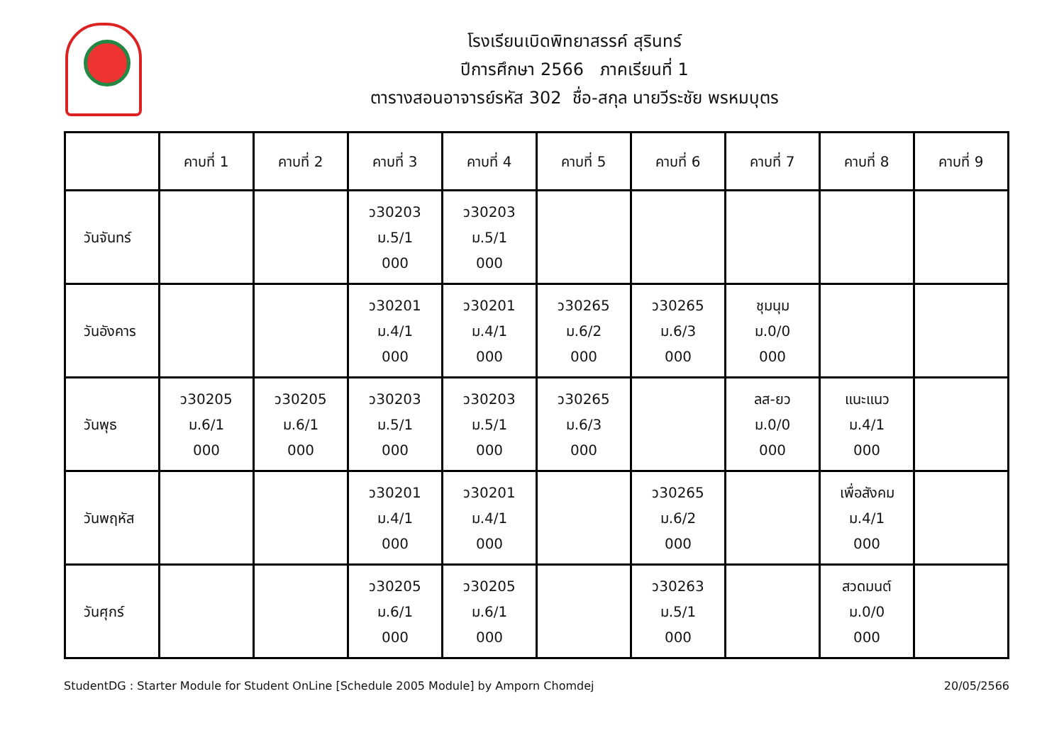โรงเรียนเบิดพิทยาสรรค์ สุรินทร์
ปีการศึกษา 2566 ภาคเรียนที่ 1
ตารางสอนอาจารย์รหัส 302 ชื่อ-สกุล นายวีระชัย พรหมบุตร
| | คาบที่ 1 | คาบที่ 2 | คาบที่ 3 | คาบที่ 4 | คาบที่ 5 | คาบที่ 6 | คาบที่ 7 | คาบที่ 8 | คาบที่ 9 |
| --- | --- | --- | --- | --- | --- | --- | --- | --- | --- |
| วันจันทร์ | | | ว30203 ม.5/1 000 | ว30203 ม.5/1 000 | | | | | |
| วันอังคาร | | | ว30201 ม.4/1 000 | ว30201 ม.4/1 000 | ว30265 ม.6/2 000 | ว30265 ม.6/3 000 | ชุมนุม ม.0/0 000 | | |
| วันพุธ | ว30205 ม.6/1 000 | ว30205 ม.6/1 000 | ว30203 ม.5/1 000 | ว30203 ม.5/1 000 | ว30265 ม.6/3 000 | | ลส-ยว ม.0/0 000 | แนะแนว ม.4/1 000 | |
| วันพฤหัส | | | ว30201 ม.4/1 000 | ว30201 ม.4/1 000 | | ว30265 ม.6/2 000 | | เพื่อสังคม ม.4/1 000 | |
| วันศุกร์ | | | ว30205 ม.6/1 000 | ว30205 ม.6/1 000 | | ว30263 ม.5/1 000 | | สวดมนต์ ม.0/0 000 | |
StudentDG : Starter Module for Student OnLine [Schedule 2005 Module] by Amporn Chomdej 20/05/2566